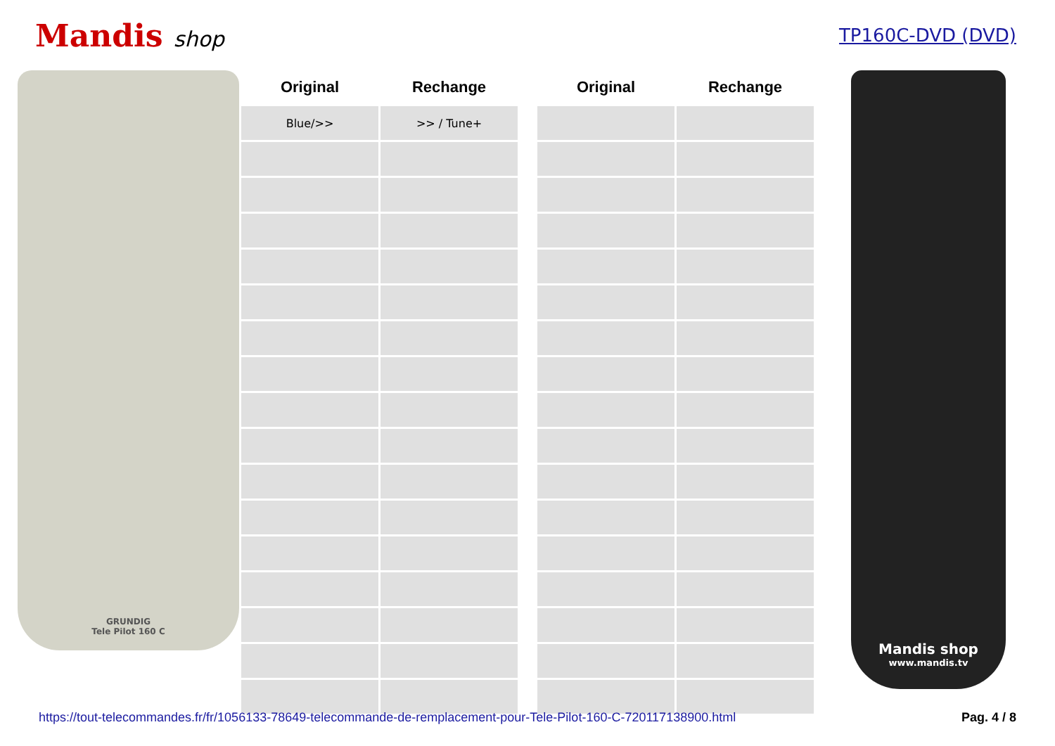Mandis shop
TP160C-DVD (DVD)
GRUNDIG
Tele Pilot 160 C
| Original | Rechange | | Original | Rechange |
| --- | --- | --- | --- | --- |
| Blue/>> | >> / Tune+ | | | |
Mandis shop
www.mandis.tv
https://tout-telecommandes.fr/fr/1056133-78649-telecommande-de-remplacement-pour-Tele-Pilot-160-C-720117138900.html Pag. 4 / 8